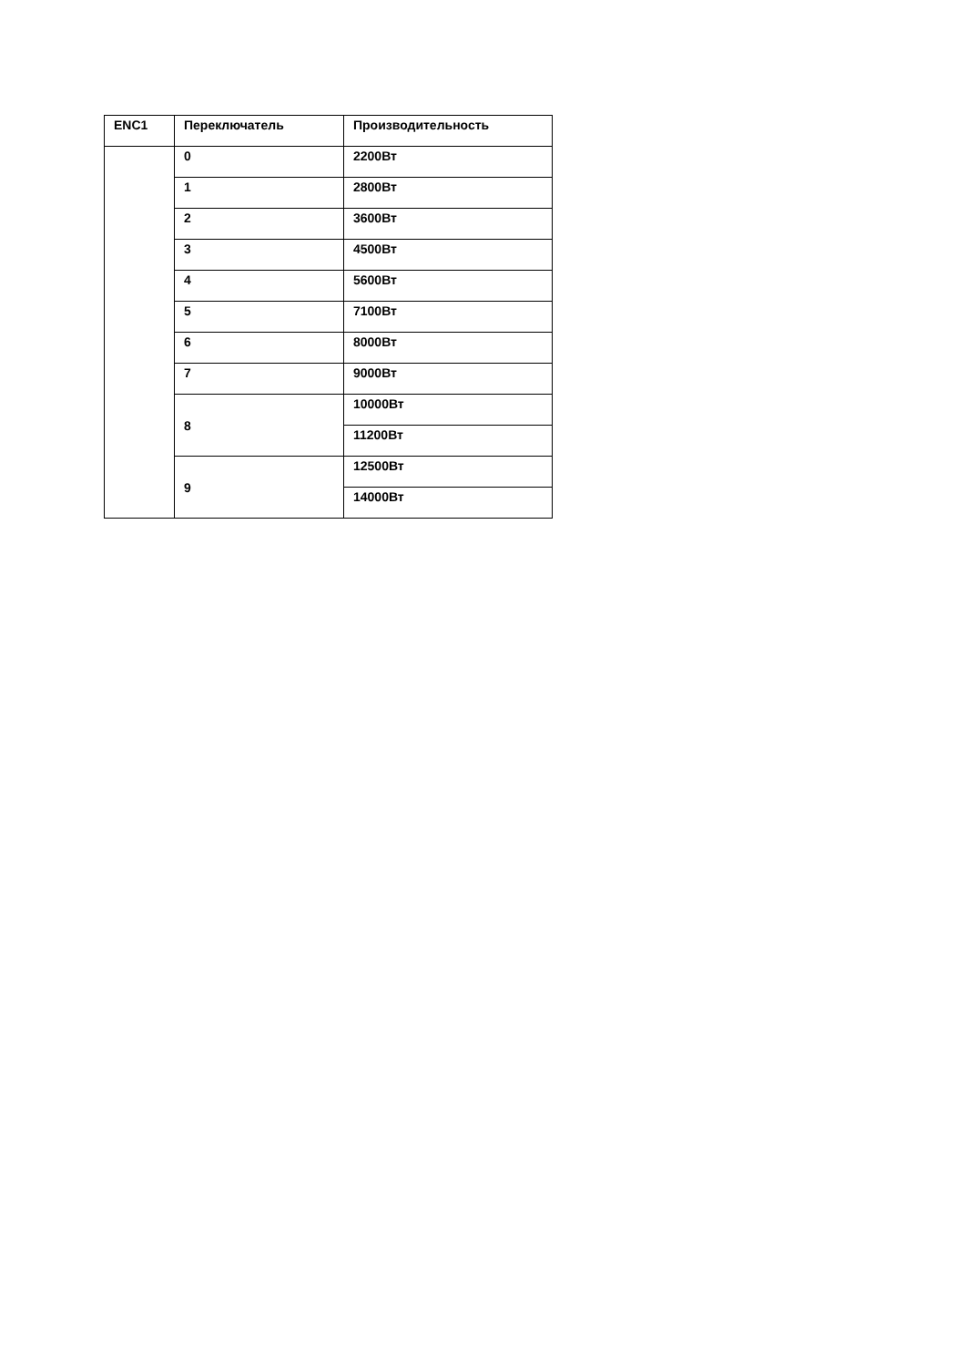| ENC1 | Переключатель | Производительность |
| --- | --- | --- |
| | 0 | 2200Вт |
| | 1 | 2800Вт |
| | 2 | 3600Вт |
| | 3 | 4500Вт |
| | 4 | 5600Вт |
| | 5 | 7100Вт |
| | 6 | 8000Вт |
| | 7 | 9000Вт |
| | 8 | 10000Вт |
| | | 11200Вт |
| | 9 | 12500Вт |
| | | 14000Вт |